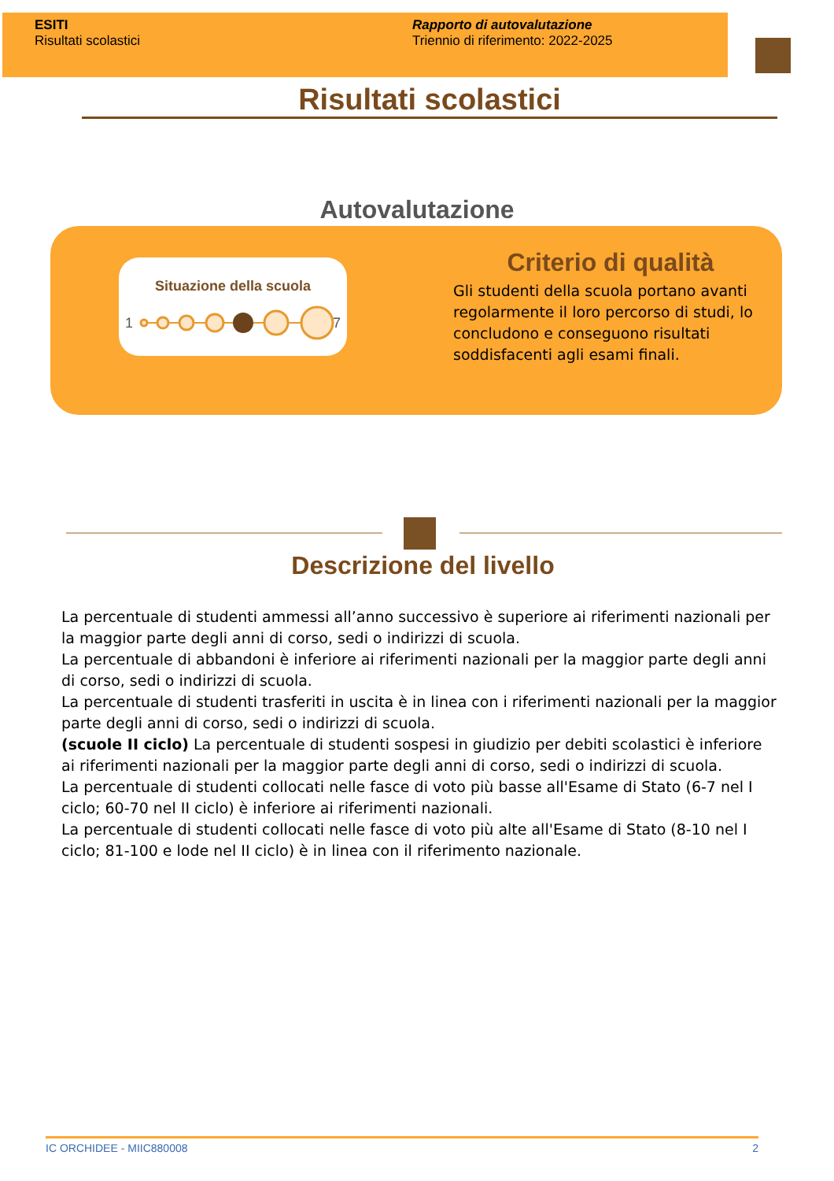ESITI
Risultati scolastici
Rapporto di autovalutazione
Triennio di riferimento: 2022-2025
Risultati scolastici
Autovalutazione
Situazione della scuola
1
7
Criterio di qualità
Gli studenti della scuola portano avanti regolarmente il loro percorso di studi, lo concludono e conseguono risultati soddisfacenti agli esami finali.
Descrizione del livello
La percentuale di studenti ammessi all’anno successivo è superiore ai riferimenti nazionali per la maggior parte degli anni di corso, sedi o indirizzi di scuola.
La percentuale di abbandoni è inferiore ai riferimenti nazionali per la maggior parte degli anni di corso, sedi o indirizzi di scuola.
La percentuale di studenti trasferiti in uscita è in linea con i riferimenti nazionali per la maggior parte degli anni di corso, sedi o indirizzi di scuola.
(scuole II ciclo) La percentuale di studenti sospesi in giudizio per debiti scolastici è inferiore ai riferimenti nazionali per la maggior parte degli anni di corso, sedi o indirizzi di scuola.
La percentuale di studenti collocati nelle fasce di voto più basse all'Esame di Stato (6-7 nel I ciclo; 60-70 nel II ciclo) è inferiore ai riferimenti nazionali.
La percentuale di studenti collocati nelle fasce di voto più alte all'Esame di Stato (8-10 nel I ciclo; 81-100 e lode nel II ciclo) è in linea con il riferimento nazionale.
IC ORCHIDEE - MIIC880008 2